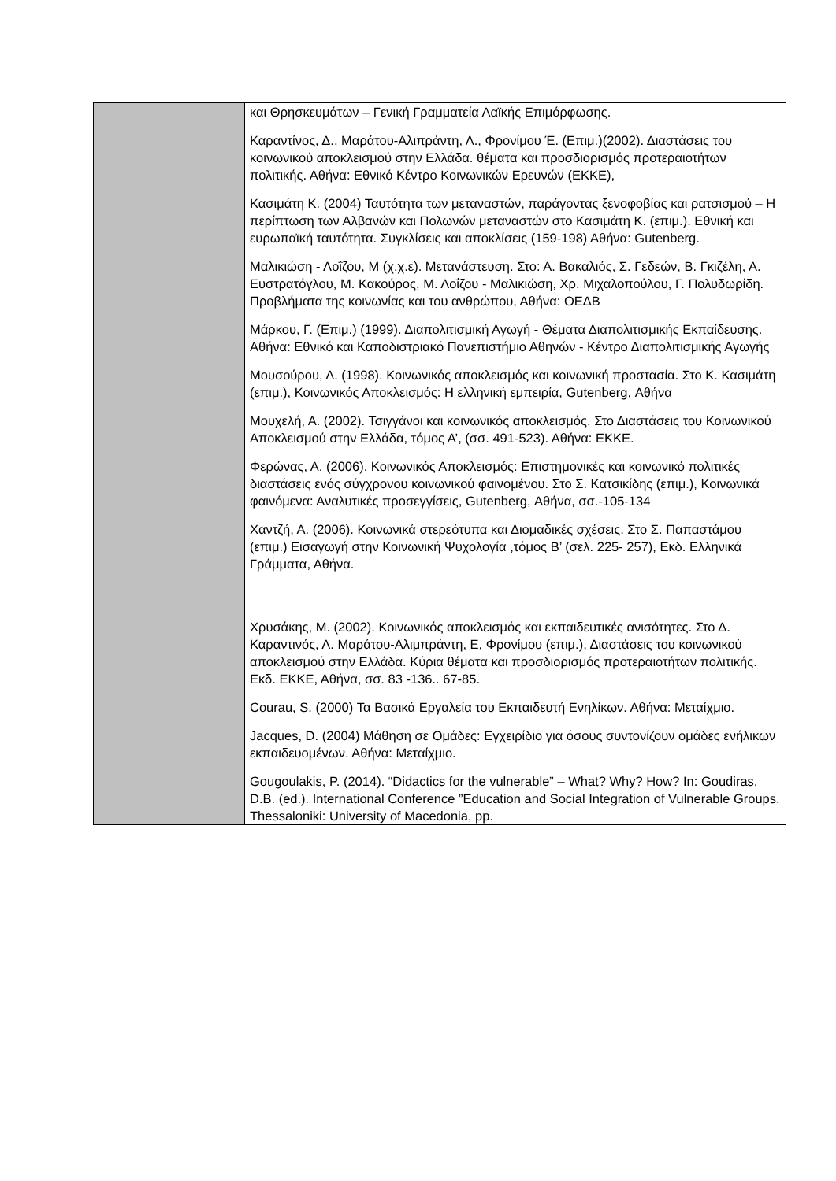| | και Θρησκευμάτων – Γενική Γραμματεία Λαϊκής Επιμόρφωσης. Καραντίνος, Δ., Μαράτου-Αλιπράντη, Λ., Φρονίμου Έ. (Επιμ.)(2002). Διαστάσεις του κοινωνικού αποκλεισμού στην Ελλάδα. θέματα και προσδιορισμός προτεραιοτήτων πολιτικής. Αθήνα: Εθνικό Κέντρο Κοινωνικών Ερευνών (ΕΚΚΕ), Κασιμάτη Κ. (2004) Ταυτότητα των μεταναστών, παράγοντας ξενοφοβίας και ρατσισμού – Η περίπτωση των Αλβανών και Πολωνών μεταναστών στο Κασιμάτη Κ. (επιμ.). Εθνική και ευρωπαϊκή ταυτότητα. Συγκλίσεις και αποκλίσεις (159-198) Αθήνα: Gutenberg. Μαλικιώση - Λοΐζου, Μ (χ.χ.ε). Μετανάστευση. Στο: Α. Βακαλιός, Σ. Γεδεών, Β. Γκιζέλη, Α. Ευστρατόγλου, Μ. Κακούρος, Μ. Λοΐζου - Μαλικιώση, Χρ. Μιχαλοπούλου, Γ. Πολυδωρίδη. Προβλήματα της κοινωνίας και του ανθρώπου, Αθήνα: ΟΕΔΒ Μάρκου, Γ. (Επιμ.) (1999). Διαπολιτισμική Αγωγή - Θέματα Διαπολιτισμικής Εκπαίδευσης. Αθήνα: Εθνικό και Καποδιστριακό Πανεπιστήμιο Αθηνών - Κέντρο Διαπολιτισμικής Αγωγής Μουσούρου, Λ. (1998). Κοινωνικός αποκλεισμός και κοινωνική προστασία. Στο Κ. Κασιμάτη (επιμ.), Κοινωνικός Αποκλεισμός: Η ελληνική εμπειρία, Gutenberg, Αθήνα Μουχελή, Α. (2002). Τσιγγάνοι και κοινωνικός αποκλεισμός. Στο Διαστάσεις του Κοινωνικού Αποκλεισμού στην Ελλάδα, τόμος Α’, (σσ. 491-523). Αθήνα: ΕΚΚΕ. Φερώνας, Α. (2006). Κοινωνικός Αποκλεισμός: Επιστημονικές και κοινωνικό πολιτικές διαστάσεις ενός σύγχρονου κοινωνικού φαινομένου. Στο Σ. Κατσικίδης (επιμ.), Κοινωνικά φαινόμενα: Αναλυτικές προσεγγίσεις, Gutenberg, Αθήνα, σσ.-105-134 Χαντζή, Α. (2006). Κοινωνικά στερεότυπα και Διομαδικές σχέσεις. Στο Σ. Παπαστάμου (επιμ.) Εισαγωγή στην Κοινωνική Ψυχολογία ,τόμος Β’ (σελ. 225- 257), Εκδ. Ελληνικά Γράμματα, Αθήνα. Χρυσάκης, Μ. (2002). Κοινωνικός αποκλεισμός και εκπαιδευτικές ανισότητες. Στο Δ. Καραντινός, Λ. Μαράτου-Αλιμπράντη, Ε, Φρονίμου (επιμ.), Διαστάσεις του κοινωνικού αποκλεισμού στην Ελλάδα. Κύρια θέματα και προσδιορισμός προτεραιοτήτων πολιτικής. Εκδ. ΕΚΚΕ, Αθήνα, σσ. 83 -136.. 67-85. Courau, S. (2000) Τα Βασικά Εργαλεία του Εκπαιδευτή Ενηλίκων. Αθήνα: Μεταίχμιο. Jacques, D. (2004) Μάθηση σε Ομάδες: Εγχειρίδιο για όσους συντονίζουν ομάδες ενήλικων εκπαιδευομένων. Αθήνα: Μεταίχμιο. Gougoulakis, P. (2014). “Didactics for the vulnerable” – What? Why? How? In: Goudiras, D.B. (ed.). International Conference ”Education and Social Integration of Vulnerable Groups. Thessaloniki: University of Macedonia, pp. |